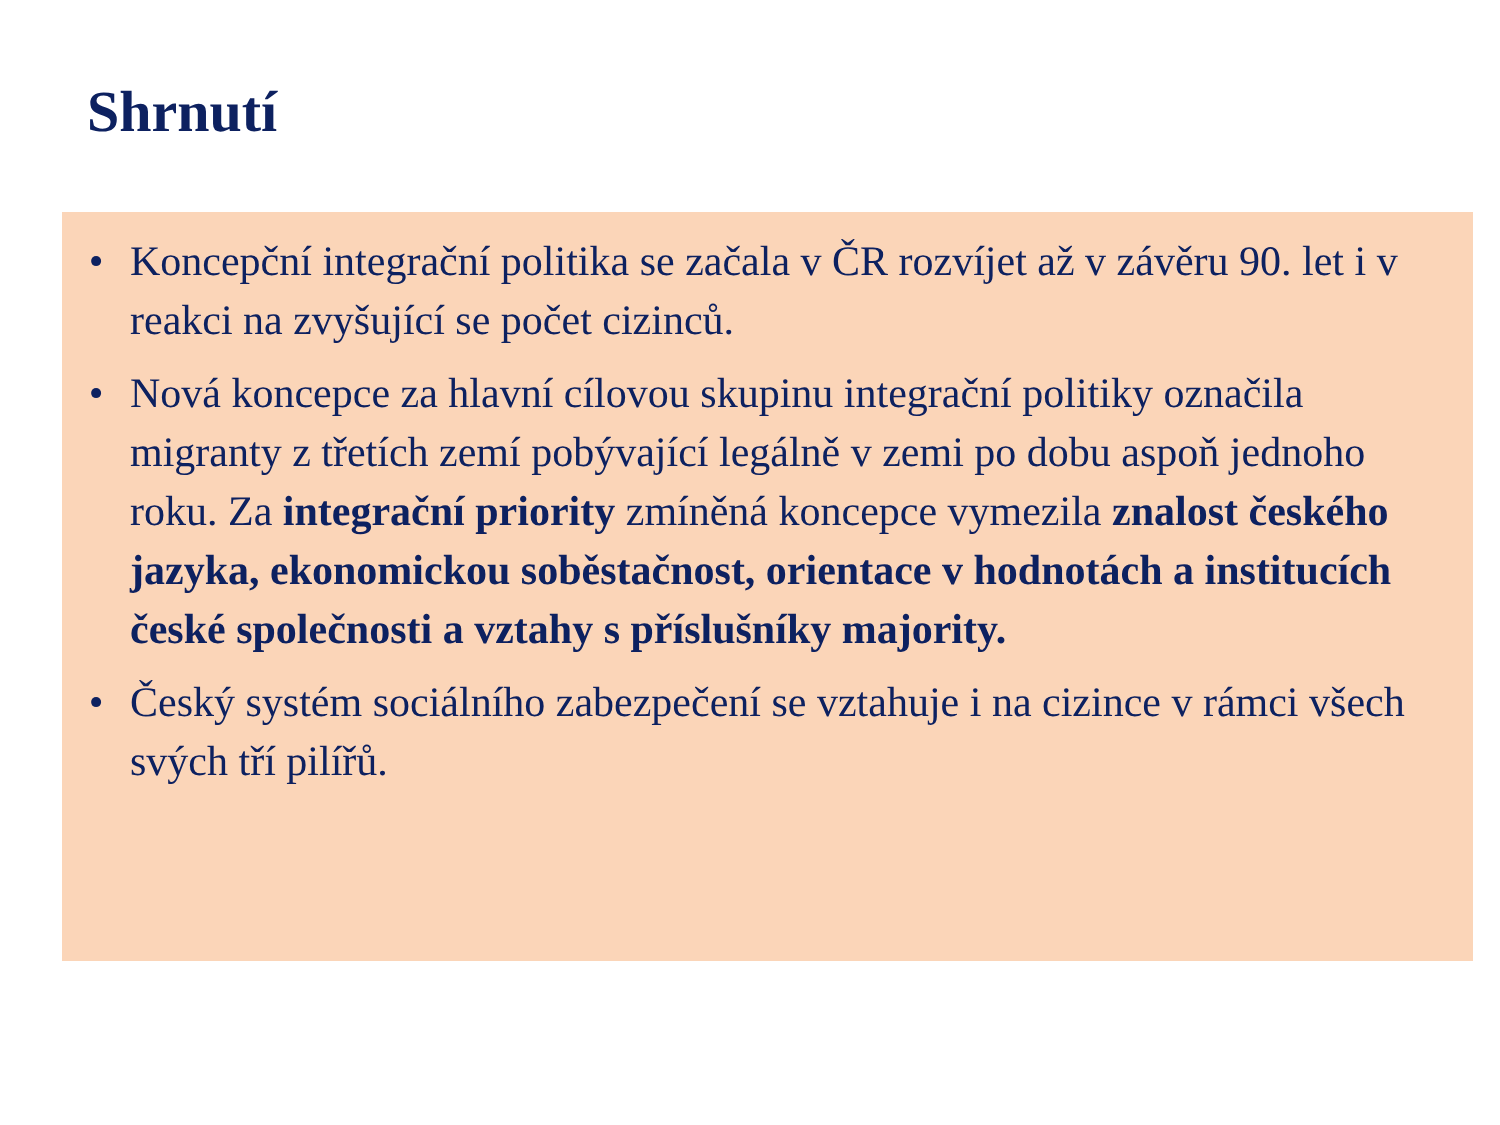Shrnutí
• Koncepční integrační politika se začala v ČR rozvíjet až v závěru 90. let i v reakci na zvyšující se počet cizinců.
• Nová koncepce za hlavní cílovou skupinu integrační politiky označila migranty z třetích zemí pobývající legálně v zemi po dobu aspoň jednoho roku. Za integrační priority zmíněná koncepce vymezila znalost českého jazyka, ekonomickou soběstačnost, orientace v hodnotách a institucích české společnosti a vztahy s příslušníky majority.
• Český systém sociálního zabezpečení se vztahuje i na cizince v rámci všech svých tří pilířů.